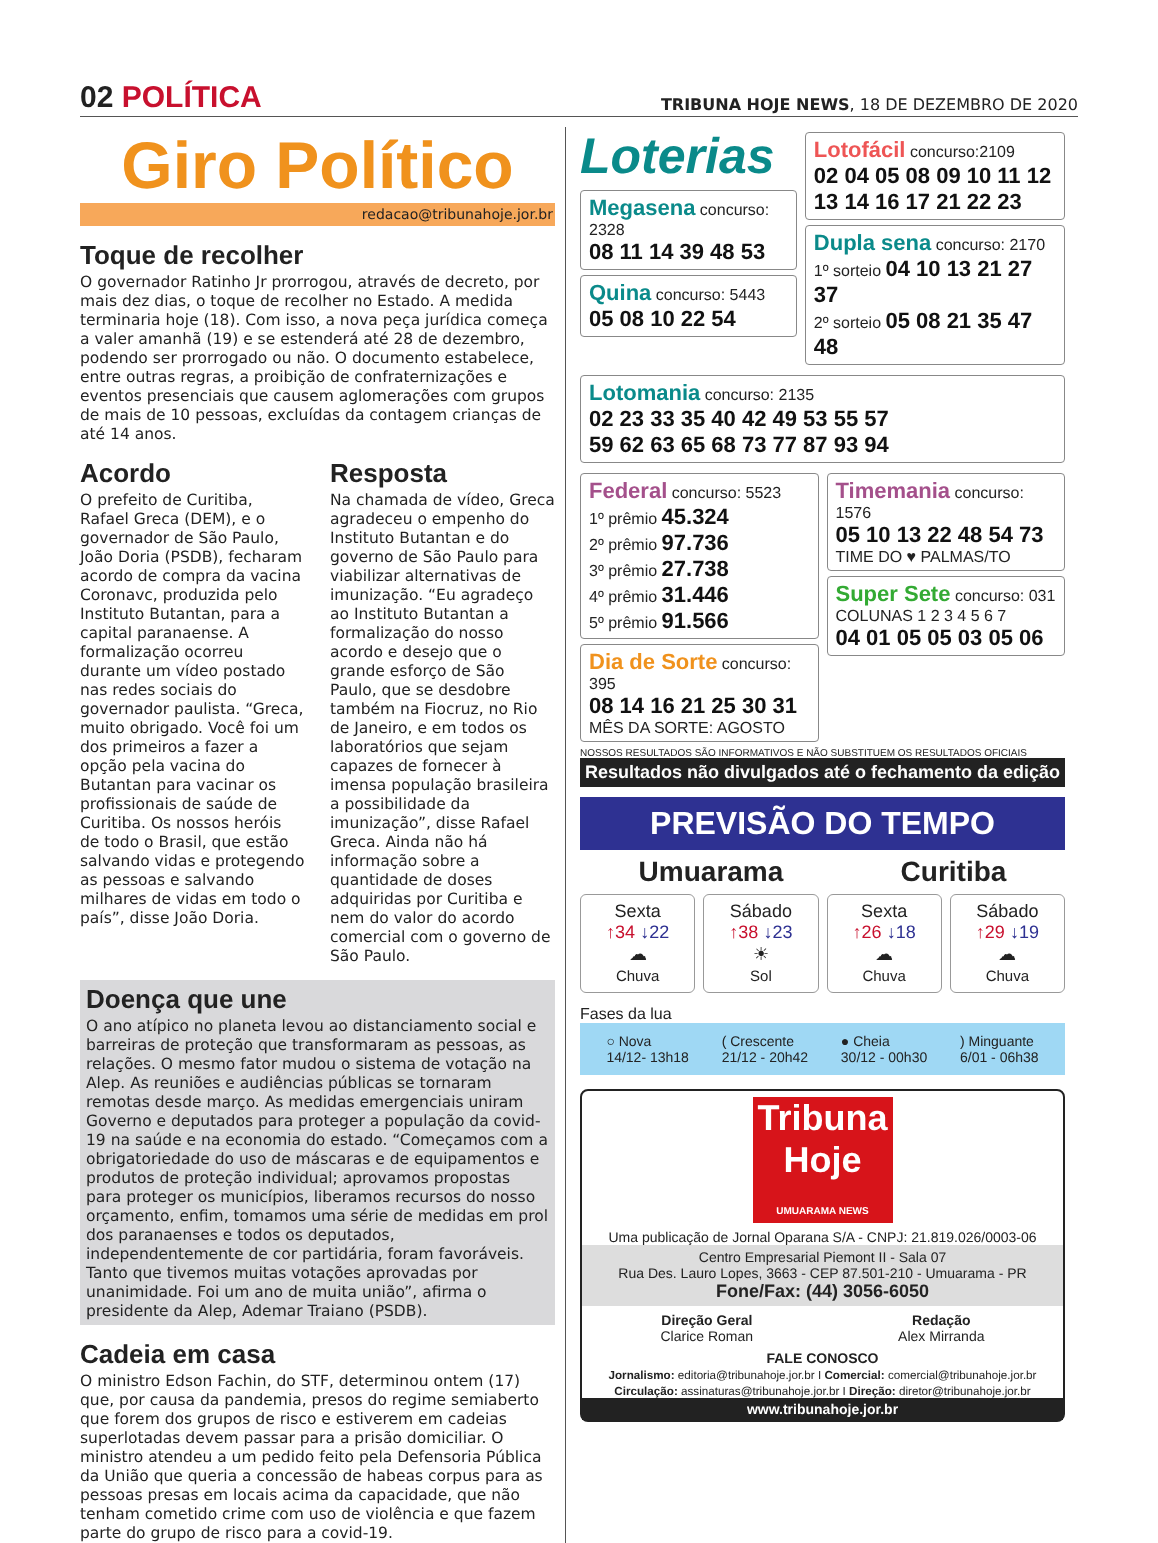02 POLÍTICA
TRIBUNA HOJE NEWS, 18 DE DEZEMBRO DE 2020
Giro Político
redacao@tribunahoje.jor.br
Toque de recolher
O governador Ratinho Jr prorrogou, através de decreto, por mais dez dias, o toque de recolher no Estado. A medida terminaria hoje (18). Com isso, a nova peça jurídica começa a valer amanhã (19) e se estenderá até 28 de dezembro, podendo ser prorrogado ou não. O documento estabelece, entre outras regras, a proibição de confraternizações e eventos presenciais que causem aglomerações com grupos de mais de 10 pessoas, excluídas da contagem crianças de até 14 anos.
Acordo
O prefeito de Curitiba, Rafael Greca (DEM), e o governador de São Paulo, João Doria (PSDB), fecharam acordo de compra da vacina Coronavc, produzida pelo Instituto Butantan, para a capital paranaense. A formalização ocorreu durante um vídeo postado nas redes sociais do governador paulista. “Greca, muito obrigado. Você foi um dos primeiros a fazer a opção pela vacina do Butantan para vacinar os profissionais de saúde de Curitiba. Os nossos heróis de todo o Brasil, que estão salvando vidas e protegendo as pessoas e salvando milhares de vidas em todo o país”, disse João Doria.
Resposta
Na chamada de vídeo, Greca agradeceu o empenho do Instituto Butantan e do governo de São Paulo para viabilizar alternativas de imunização. “Eu agradeço ao Instituto Butantan a formalização do nosso acordo e desejo que o grande esforço de São Paulo, que se desdobre também na Fiocruz, no Rio de Janeiro, e em todos os laboratórios que sejam capazes de fornecer à imensa população brasileira a possibilidade da imunização”, disse Rafael Greca. Ainda não há informação sobre a quantidade de doses adquiridas por Curitiba e nem do valor do acordo comercial com o governo de São Paulo.
Doença que une
O ano atípico no planeta levou ao distanciamento social e barreiras de proteção que transformaram as pessoas, as relações. O mesmo fator mudou o sistema de votação na Alep. As reuniões e audiências públicas se tornaram remotas desde março. As medidas emergenciais uniram Governo e deputados para proteger a população da covid-19 na saúde e na economia do estado. “Começamos com a obrigatoriedade do uso de máscaras e de equipamentos e produtos de proteção individual; aprovamos propostas para proteger os municípios, liberamos recursos do nosso orçamento, enfim, tomamos uma série de medidas em prol dos paranaenses e todos os deputados, independentemente de cor partidária, foram favoráveis. Tanto que tivemos muitas votações aprovadas por unanimidade. Foi um ano de muita união”, afirma o presidente da Alep, Ademar Traiano (PSDB).
Cadeia em casa
O ministro Edson Fachin, do STF, determinou ontem (17) que, por causa da pandemia, presos do regime semiaberto que forem dos grupos de risco e estiverem em cadeias superlotadas devem passar para a prisão domiciliar. O ministro atendeu a um pedido feito pela Defensoria Pública da União que queria a concessão de habeas corpus para as pessoas presas em locais acima da capacidade, que não tenham cometido crime com uso de violência e que fazem parte do grupo de risco para a covid-19.
Loterias
Megasena concurso: 2328
08 11 14 39 48 53
Quina concurso: 5443
05 08 10 22 54
Lotofácil concurso:2109
02 04 05 08 09 10 11 12
13 14 16 17 21 22 23
Dupla sena concurso: 2170
1º sorteio 04 10 13 21 27 37
2º sorteio 05 08 21 35 47 48
Lotomania concurso: 2135
02 23 33 35 40 42 49 53 55 57
59 62 63 65 68 73 77 87 93 94
Federal concurso: 5523
1º prêmio 45.324
2º prêmio 97.736
3º prêmio 27.738
4º prêmio 31.446
5º prêmio 91.566
Dia de Sorte concurso: 395
08 14 16 21 25 30 31
MÊS DA SORTE: AGOSTO
Timemania concurso: 1576
05 10 13 22 48 54 73
TIME DO ♥ PALMAS/TO
Super Sete concurso: 031
COLUNAS 1 2 3 4 5 6 7
04 01 05 05 03 05 06
NOSSOS RESULTADOS SÃO INFORMATIVOS E NÃO SUBSTITUEM OS RESULTADOS OFICIAIS
Resultados não divulgados até o fechamento da edição
PREVISÃO DO TEMPO
Umuarama Curitiba
Sexta
↑34 ↓22
☁
Chuva
Sábado
↑38 ↓23
☀
Sol
Sexta
↑26 ↓18
☁
Chuva
Sábado
↑29 ↓19
☁
Chuva
Fases da lua
○ Nova
14/12- 13h18
( Crescente
21/12 - 20h42
● Cheia
30/12 - 00h30
) Minguante
6/01 - 06h38
Tribuna Hoje
UMUARAMA NEWS
Uma publicação de Jornal Oparana S/A - CNPJ: 21.819.026/0003-06
Centro Empresarial Piemont II - Sala 07
Rua Des. Lauro Lopes, 3663 - CEP 87.501-210 - Umuarama - PR
Fone/Fax: (44) 3056-6050
Direção Geral
Clarice Roman
Redação
Alex Mirranda
FALE CONOSCO
Jornalismo: editoria@tribunahoje.jor.br I Comercial: comercial@tribunahoje.jor.br
Circulação: assinaturas@tribunahoje.jor.br I Direção: diretor@tribunahoje.jor.br
www.tribunahoje.jor.br